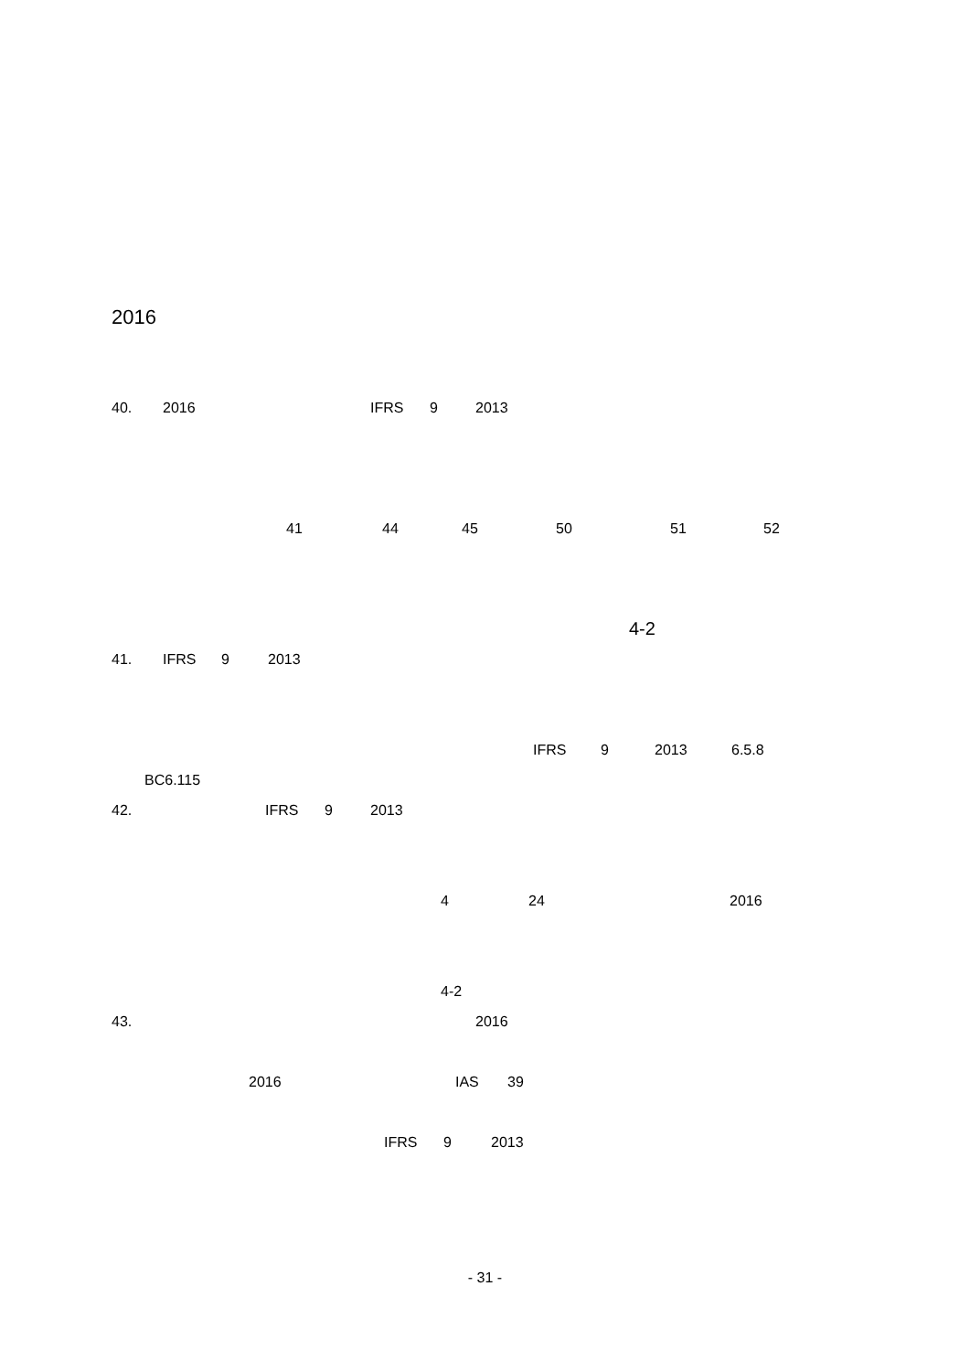2016
40. 2016 IFRS 9 2013
41 44 45 50 51 52
4-2
41. IFRS 9 2013
IFRS 9 2013 6.5.8
BC6.115
42. IFRS 9 2013
4 24 2016
4-2
43. 2016
2016 IAS 39
IFRS 9 2013
- 31 -